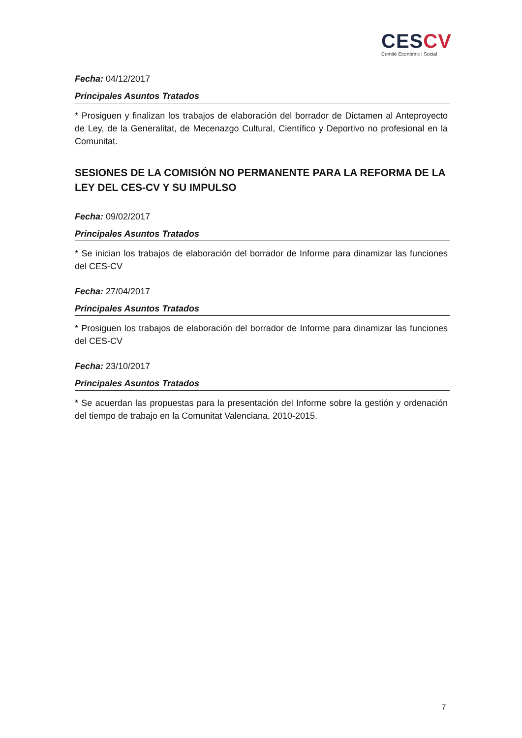CES CV
Comité Econòmic i Social
Fecha: 04/12/2017
Principales Asuntos Tratados
* Prosiguen y finalizan los trabajos de elaboración del borrador de Dictamen al Anteproyecto de Ley, de la Generalitat, de Mecenazgo Cultural, Científico y Deportivo no profesional en la Comunitat.
SESIONES DE LA COMISIÓN NO PERMANENTE PARA LA REFORMA DE LA LEY DEL CES-CV Y SU IMPULSO
Fecha: 09/02/2017
Principales Asuntos Tratados
* Se inician los trabajos de elaboración del borrador de Informe para dinamizar las funciones del CES-CV
Fecha: 27/04/2017
Principales Asuntos Tratados
* Prosiguen los trabajos de elaboración del borrador de Informe para dinamizar las funciones del CES-CV
Fecha: 23/10/2017
Principales Asuntos Tratados
* Se acuerdan las propuestas para la presentación del Informe sobre la gestión y ordenación del tiempo de trabajo en la Comunitat Valenciana, 2010-2015.
7